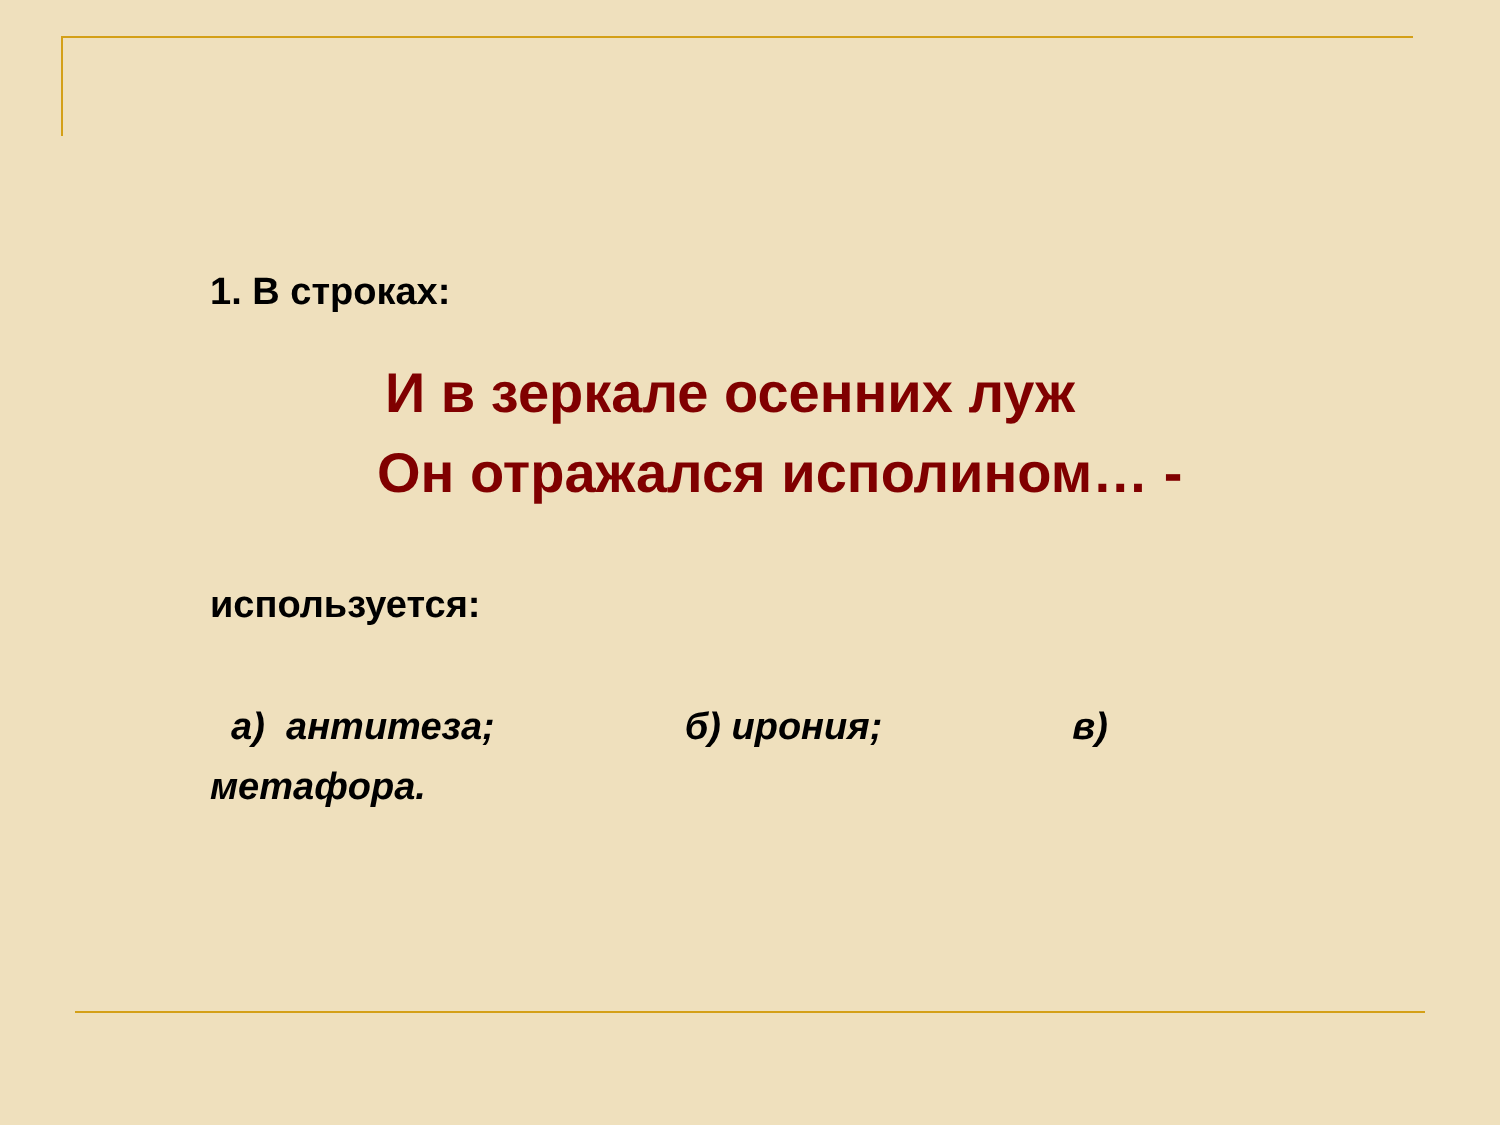1. В строках:
И в зеркале осенних луж
Он отражался исполином… -
используется:
а) антитеза; б) ирония; в)
метафора.